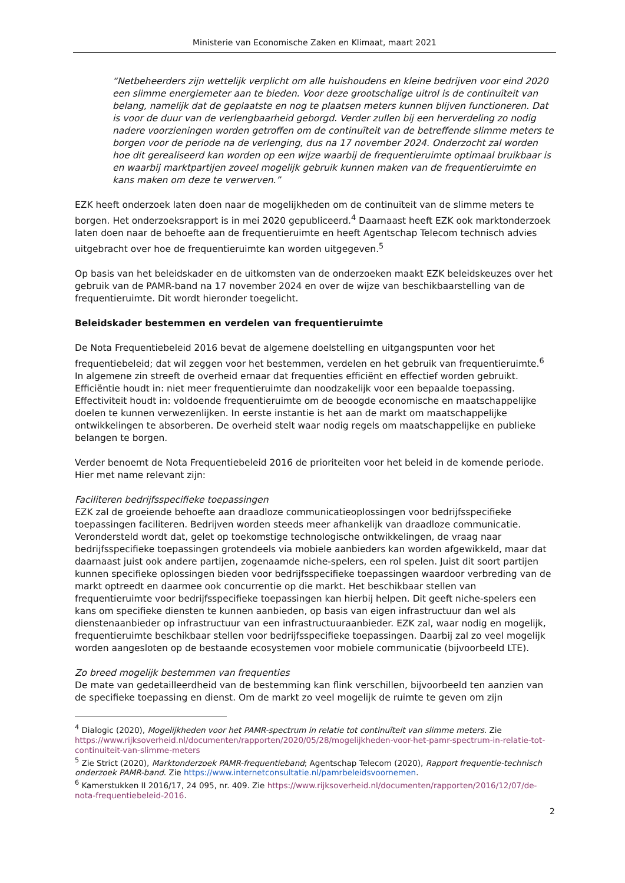Ministerie van Economische Zaken en Klimaat, maart 2021
“Netbeheerders zijn wettelijk verplicht om alle huishoudens en kleine bedrijven voor eind 2020 een slimme energiemeter aan te bieden. Voor deze grootschalige uitrol is de continuïteit van belang, namelijk dat de geplaatste en nog te plaatsen meters kunnen blijven functioneren. Dat is voor de duur van de verlengbaarheid geborgd. Verder zullen bij een herverdeling zo nodig nadere voorzieningen worden getroffen om de continuïteit van de betreffende slimme meters te borgen voor de periode na de verlenging, dus na 17 november 2024. Onderzocht zal worden hoe dit gerealiseerd kan worden op een wijze waarbij de frequentieruimte optimaal bruikbaar is en waarbij marktpartijen zoveel mogelijk gebruik kunnen maken van de frequentieruimte en kans maken om deze te verwerven.”
EZK heeft onderzoek laten doen naar de mogelijkheden om de continuïteit van de slimme meters te borgen. Het onderzoeksrapport is in mei 2020 gepubliceerd.<sup>4</sup> Daarnaast heeft EZK ook marktonderzoek laten doen naar de behoefte aan de frequentieruimte en heeft Agentschap Telecom technisch advies uitgebracht over hoe de frequentieruimte kan worden uitgegeven.<sup>5</sup>
Op basis van het beleidskader en de uitkomsten van de onderzoeken maakt EZK beleidskeuzes over het gebruik van de PAMR-band na 17 november 2024 en over de wijze van beschikbaarstelling van de frequentieruimte. Dit wordt hieronder toegelicht.
Beleidskader bestemmen en verdelen van frequentieruimte
De Nota Frequentiebeleid 2016 bevat de algemene doelstelling en uitgangspunten voor het frequentiebeleid; dat wil zeggen voor het bestemmen, verdelen en het gebruik van frequentieruimte.<sup>6</sup> In algemene zin streeft de overheid ernaar dat frequenties efficiënt en effectief worden gebruikt. Efficiëntie houdt in: niet meer frequentieruimte dan noodzakelijk voor een bepaalde toepassing. Effectiviteit houdt in: voldoende frequentieruimte om de beoogde economische en maatschappelijke doelen te kunnen verwezenlijken. In eerste instantie is het aan de markt om maatschappelijke ontwikkelingen te absorberen. De overheid stelt waar nodig regels om maatschappelijke en publieke belangen te borgen.
Verder benoemt de Nota Frequentiebeleid 2016 de prioriteiten voor het beleid in de komende periode. Hier met name relevant zijn:
Faciliteren bedrijfsspecifieke toepassingen
EZK zal de groeiende behoefte aan draadloze communicatieoplossingen voor bedrijfsspecifieke toepassingen faciliteren. Bedrijven worden steeds meer afhankelijk van draadloze communicatie. Verondersteld wordt dat, gelet op toekomstige technologische ontwikkelingen, de vraag naar bedrijfsspecifieke toepassingen grotendeels via mobiele aanbieders kan worden afgewikkeld, maar dat daarnaast juist ook andere partijen, zogenaamde niche-spelers, een rol spelen. Juist dit soort partijen kunnen specifieke oplossingen bieden voor bedrijfsspecifieke toepassingen waardoor verbreding van de markt optreedt en daarmee ook concurrentie op die markt. Het beschikbaar stellen van frequentieruimte voor bedrijfsspecifieke toepassingen kan hierbij helpen. Dit geeft niche-spelers een kans om specifieke diensten te kunnen aanbieden, op basis van eigen infrastructuur dan wel als dienstenaanbieder op infrastructuur van een infrastructuuraanbieder. EZK zal, waar nodig en mogelijk, frequentieruimte beschikbaar stellen voor bedrijfsspecifieke toepassingen. Daarbij zal zo veel mogelijk worden aangesloten op de bestaande ecosystemen voor mobiele communicatie (bijvoorbeeld LTE).
Zo breed mogelijk bestemmen van frequenties
De mate van gedetailleerdheid van de bestemming kan flink verschillen, bijvoorbeeld ten aanzien van de specifieke toepassing en dienst. Om de markt zo veel mogelijk de ruimte te geven om zijn
<sup>4</sup> Dialogic (2020), Mogelijkheden voor het PAMR-spectrum in relatie tot continuïteit van slimme meters. Zie https://www.rijksoverheid.nl/documenten/rapporten/2020/05/28/mogelijkheden-voor-het-pamr-spectrum-in-relatie-tot-continuiteit-van-slimme-meters
<sup>5</sup> Zie Strict (2020), Marktonderzoek PAMR-frequentieband; Agentschap Telecom (2020), Rapport frequentie-technisch onderzoek PAMR-band. Zie https://www.internetconsultatie.nl/pamrbeleidsvoornemen.
<sup>6</sup> Kamerstukken II 2016/17, 24 095, nr. 409. Zie https://www.rijksoverheid.nl/documenten/rapporten/2016/12/07/de-nota-frequentiebeleid-2016.
2